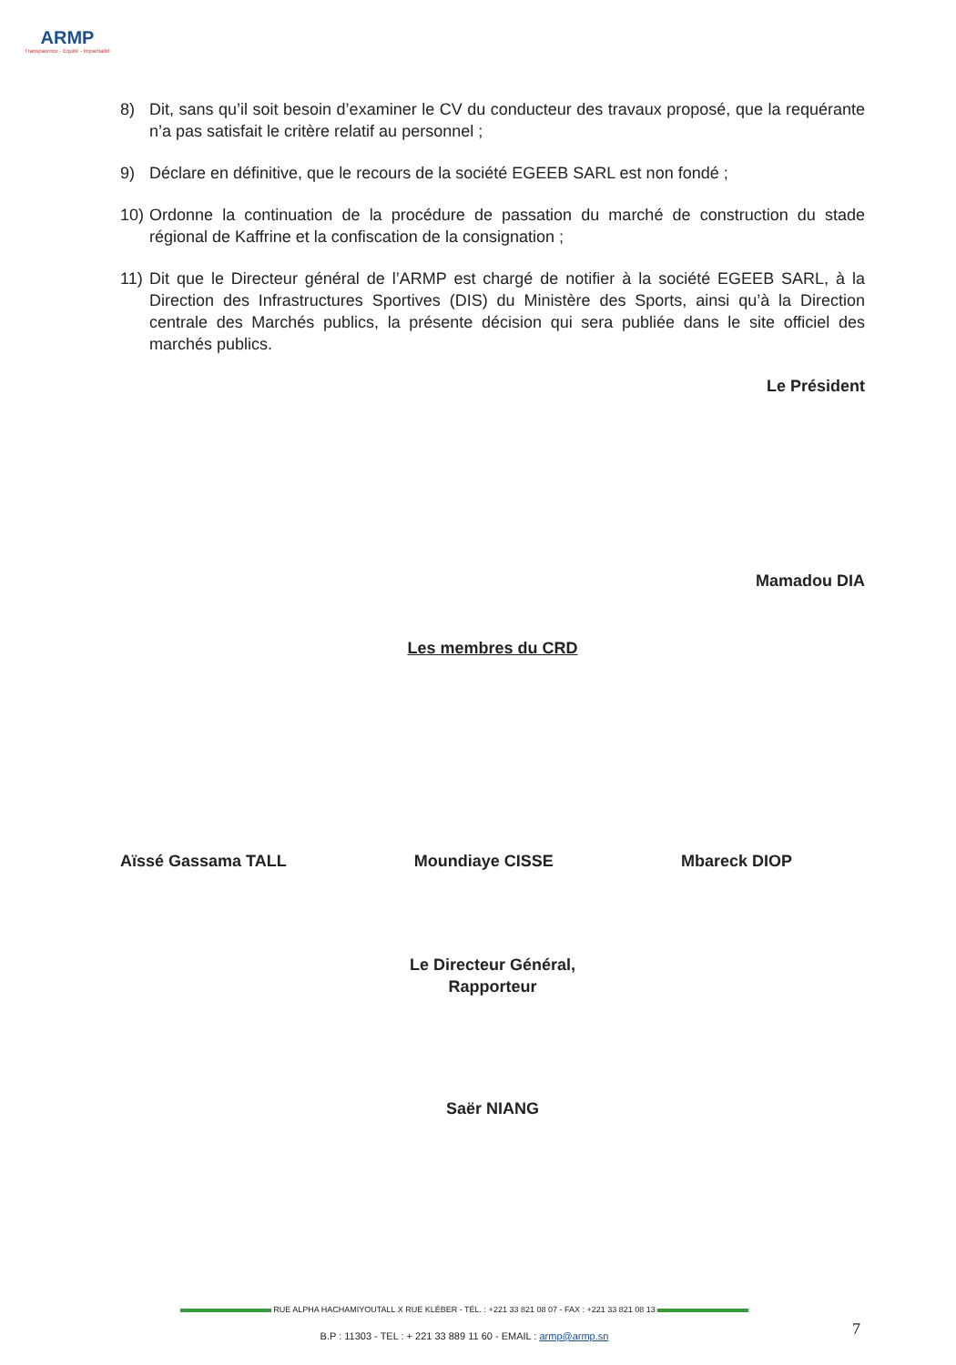ARMP
Transparence - Equité - Impartialité
8) Dit, sans qu’il soit besoin d’examiner le CV du conducteur des travaux proposé, que la requérante n’a pas satisfait le critère relatif au personnel ;
9) Déclare en définitive, que le recours de la société EGEEB SARL est non fondé ;
10) Ordonne la continuation de la procédure de passation du marché de construction du stade régional de Kaffrine et la confiscation de la consignation ;
11) Dit que le Directeur général de l’ARMP est chargé de notifier à la société EGEEB SARL, à la Direction des Infrastructures Sportives (DIS) du Ministère des Sports, ainsi qu’à la Direction centrale des Marchés publics, la présente décision qui sera publiée dans le site officiel des marchés publics.
Le Président
Mamadou DIA
Les membres du CRD
Aïssé Gassama TALL Moundiaye CISSE Mbareck DIOP
Le Directeur Général,
Rapporteur
Saër NIANG
RUE ALPHA HACHAMIYOUTALL X RUE KLÉBER - TÉL. : +221 33 821 08 07 - FAX : +221 33 821 08 13
B.P : 11303 - TEL : + 221 33 889 11 60 - EMAIL : armp@armp.sn 7